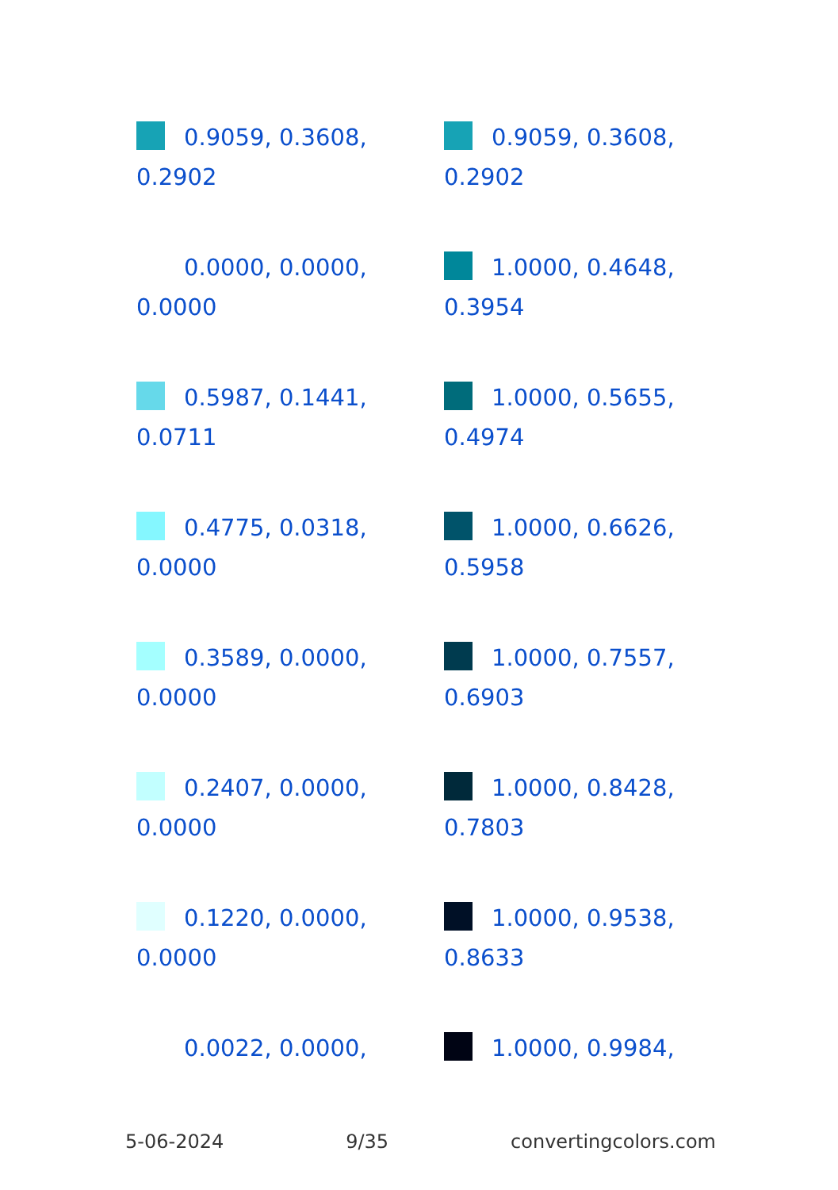0.9059, 0.3608, 0.2902
0.9059, 0.3608, 0.2902
0.0000, 0.0000, 0.0000
1.0000, 0.4648, 0.3954
0.5987, 0.1441, 0.0711
1.0000, 0.5655, 0.4974
0.4775, 0.0318, 0.0000
1.0000, 0.6626, 0.5958
0.3589, 0.0000, 0.0000
1.0000, 0.7557, 0.6903
0.2407, 0.0000, 0.0000
1.0000, 0.8428, 0.7803
0.1220, 0.0000, 0.0000
1.0000, 0.9538, 0.8633
0.0022, 0.0000,
1.0000, 0.9984,
5-06-2024 9/35 convertingcolors.com